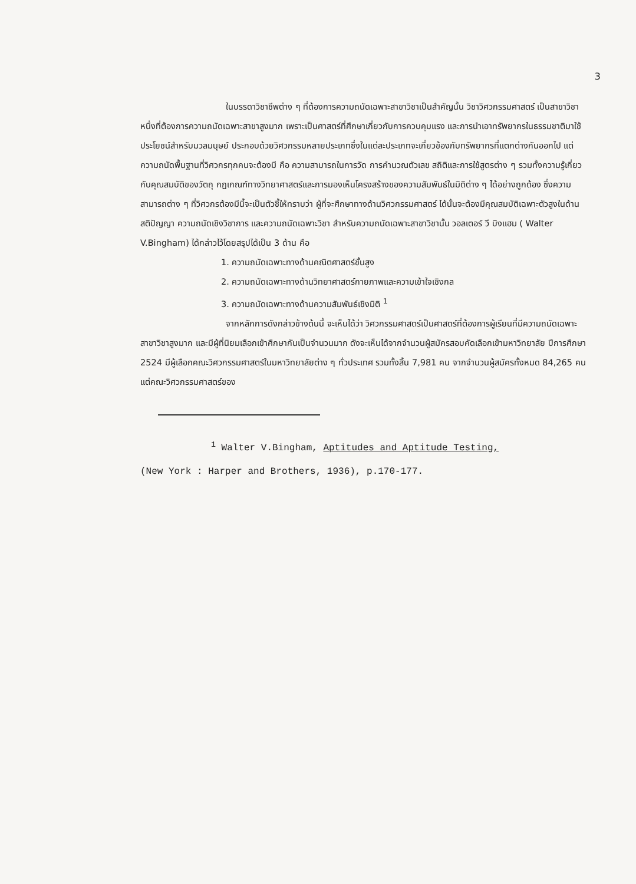3
ในบรรดาวิชาชีพต่าง ๆ ที่ต้องการความถนัดเฉพาะสาขาวิชาเป็นสำคัญนั้น วิชาวิศวกรรมศาสตร์ เป็นสาขาวิชาหนึ่งที่ต้องการความถนัดเฉพาะสาขาสูงมาก เพราะเป็นศาสตร์ที่ศึกษาเกี่ยวกับการควบคุมแรง และการนำเอาทรัพยากรในธรรมชาติมาใช้ประโยชน์สำหรับมวลมนุษย์ ประกอบด้วยวิศวกรรมหลายประเภทซึ่งในแต่ละประเภทจะเกี่ยวข้องกับทรัพยากรที่แตกต่างกันออกไป แต่ความถนัดพื้นฐานที่วิศวกรทุกคนจะต้องมี คือ ความสามารถในการวัด การคำนวณตัวเลข สถิติและการใช้สูตรต่าง ๆ รวมทั้งความรู้เกี่ยวกับคุณสมบัติของวัตถุ กฎเกณฑ์ทางวิทยาศาสตร์และการมองเห็นโครงสร้างของความสัมพันธ์ในมิติต่าง ๆ ได้อย่างถูกต้อง ซึ่งความสามารถต่าง ๆ ที่วิศวกรต้องมีนี้จะเป็นตัวชี้ให้ทราบว่า ผู้ที่จะศึกษาทางด้านวิศวกรรมศาสตร์ ได้นั้นจะต้องมีคุณสมบัติเฉพาะตัวสูงในด้านสติปัญญา ความถนัดเชิงวิชาการ และความถนัดเฉพาะวิชา สำหรับความถนัดเฉพาะสาขาวิชานั้น วอลเตอร์ วี บิงแฮม ( Walter V.Bingham) ได้กล่าวไว้โดยสรุปได้เป็น 3 ด้าน คือ
1. ความถนัดเฉพาะทางด้านคณิตศาสตร์ชั้นสูง
2. ความถนัดเฉพาะทางด้านวิทยาศาสตร์กายภาพและความเข้าใจเชิงกล
3. ความถนัดเฉพาะทางด้านความสัมพันธ์เชิงมิติ <sup>1</sup>
จากหลักการดังกล่าวข้างต้นนี้ จะเห็นได้ว่า วิศวกรรมศาสตร์เป็นศาสตร์ที่ต้องการผู้เรียนที่มีความถนัดเฉพาะสาขาวิชาสูงมาก และมีผู้ที่นิยมเลือกเข้าศึกษากันเป็นจำนวนมาก ดังจะเห็นได้จากจำนวนผู้สมัครสอบคัดเลือกเข้ามหาวิทยาลัย ปีการศึกษา 2524 มีผู้เลือกคณะวิศวกรรมศาสตร์ในมหาวิทยาลัยต่าง ๆ ทั่วประเทศ รวมทั้งสิ้น 7,981 คน จากจำนวนผู้สมัครทั้งหมด 84,265 คน แต่คณะวิศวกรรมศาสตร์ของ
<sup>1</sup> Walter V.Bingham, Aptitudes and Aptitude Testing,
(New York : Harper and Brothers, 1936), p.170-177.